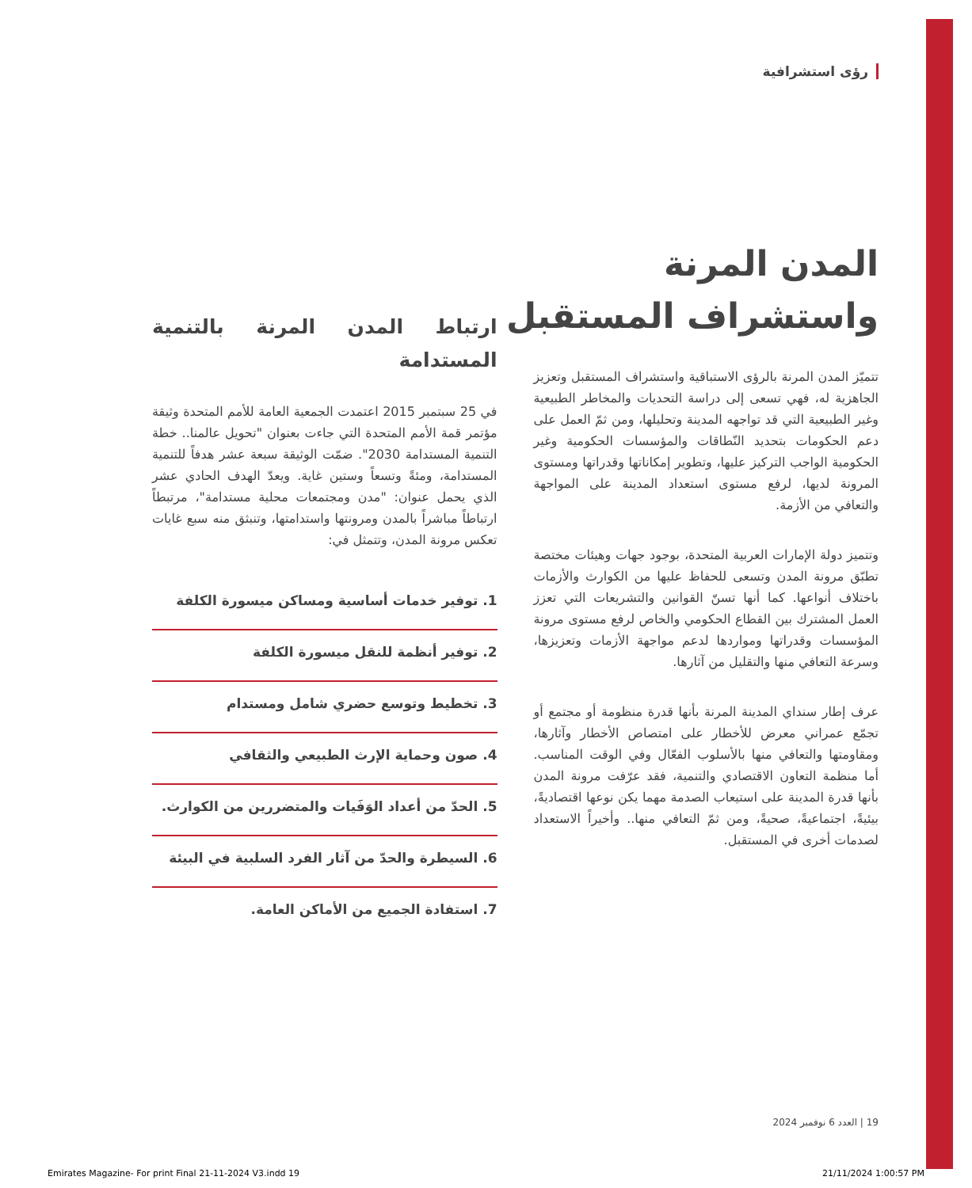رؤى استشرافية
المدن المرنة
واستشراف المستقبل
تتميّز المدن المرنة بالرؤى الاستباقية واستشراف المستقبل وتعزيز الجاهزية له، فهي تسعى إلى دراسة التحديات والمخاطر الطبيعية وغير الطبيعية التي قد تواجهه المدينة وتحليلها، ومن ثمّ العمل على دعم الحكومات بتحديد النّطاقات والمؤسسات الحكومية وغير الحكومية الواجب التركيز عليها، وتطوير إمكاناتها وقدراتها ومستوى المرونة لديها، لرفع مستوى استعداد المدينة على المواجهة والتعافي من الأزمة.
وتتميز دولة الإمارات العربية المتحدة، بوجود جهات وهيئات مختصة تطبّق مرونة المدن وتسعى للحفاظ عليها من الكوارث والأزمات باختلاف أنواعها. كما أنها تسنّ القوانين والتشريعات التي تعزز العمل المشترك بين القطاع الحكومي والخاص لرفع مستوى مرونة المؤسسات وقدراتها ومواردها لدعم مواجهة الأزمات وتعزيزها، وسرعة التعافي منها والتقليل من آثارها.
عرف إطار سنداي المدينة المرنة بأنها قدرة منظومة أو مجتمع أو تجمّع عمراني معرض للأخطار على امتصاص الأخطار وآثارها، ومقاومتها والتعافي منها بالأسلوب الفعّال وفي الوقت المناسب. أما منظمة التعاون الاقتصادي والتنمية، فقد عرّفت مرونة المدن بأنها قدرة المدينة على استيعاب الصدمة مهما يكن نوعها اقتصاديةً، بيئيةً، اجتماعيةً، صحيةً، ومن ثمّ التعافي منها.. وأخيراً الاستعداد لصدمات أخرى في المستقبل.
ارتباط المدن المرنة بالتنمية المستدامة
في 25 سبتمبر 2015 اعتمدت الجمعية العامة للأمم المتحدة وثيقة مؤتمر قمة الأمم المتحدة التي جاءت بعنوان "تحويل عالمنا.. خطة التنمية المستدامة 2030". ضمّت الوثيقة سبعة عشر هدفاً للتنمية المستدامة، ومئةً وتسعاً وستين غاية. ويعدّ الهدف الحادي عشر الذي يحمل عنوان: "مدن ومجتمعات محلية مستدامة"، مرتبطاً ارتباطاً مباشراً بالمدن ومرونتها واستدامتها، وتنبثق منه سبع غايات تعكس مرونة المدن، وتتمثل في:
1. توفير خدمات أساسية ومساكن ميسورة الكلفة
2. توفير أنظمة للنقل ميسورة الكلفة
3. تخطيط وتوسع حضري شامل ومستدام
4. صون وحماية الإرث الطبيعي والثقافي
5. الحدّ من أعداد الوَفَيات والمتضررين من الكوارث.
6. السيطرة والحدّ من آثار الفرد السلبية في البيئة
7. استفادة الجميع من الأماكن العامة.
19 | العدد 6 نوفمبر 2024
Emirates Magazine- For print Final 21-11-2024 V3.indd 19 21/11/2024 1:00:57 PM